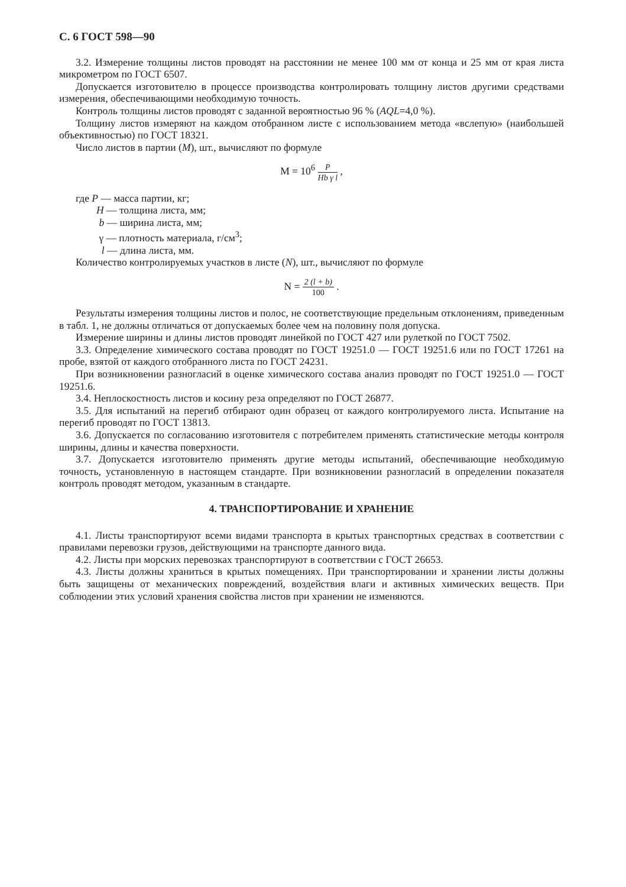С. 6 ГОСТ 598—90
3.2. Измерение толщины листов проводят на расстоянии не менее 100 мм от конца и 25 мм от края листа микрометром по ГОСТ 6507.
Допускается изготовителю в процессе производства контролировать толщину листов другими средствами измерения, обеспечивающими необходимую точность.
Контроль толщины листов проводят с заданной вероятностью 96 % (AQL=4,0 %).
Толщину листов измеряют на каждом отобранном листе с использованием метода «вслепую» (наибольшей объективностью) по ГОСТ 18321.
Число листов в партии (M), шт., вычисляют по формуле
M = 10<sup>6</sup> P Hb γ l ,
где P — масса партии, кг;
H — толщина листа, мм;
b — ширина листа, мм;
γ — плотность материала, г/см<sup>3</sup>;
l — длина листа, мм.
Количество контролируемых участков в листе (N), шт., вычисляют по формуле
N = 2 (l + b) 100 .
Результаты измерения толщины листов и полос, не соответствующие предельным отклонениям, приведенным в табл. 1, не должны отличаться от допускаемых более чем на половину поля допуска.
Измерение ширины и длины листов проводят линейкой по ГОСТ 427 или рулеткой по ГОСТ 7502.
3.3. Определение химического состава проводят по ГОСТ 19251.0 — ГОСТ 19251.6 или по ГОСТ 17261 на пробе, взятой от каждого отобранного листа по ГОСТ 24231.
При возникновении разногласий в оценке химического состава анализ проводят по ГОСТ 19251.0 — ГОСТ 19251.6.
3.4. Неплоскостность листов и косину реза определяют по ГОСТ 26877.
3.5. Для испытаний на перегиб отбирают один образец от каждого контролируемого листа. Испытание на перегиб проводят по ГОСТ 13813.
3.6. Допускается по согласованию изготовителя с потребителем применять статистические методы контроля ширины, длины и качества поверхности.
3.7. Допускается изготовителю применять другие методы испытаний, обеспечивающие необходимую точность, установленную в настоящем стандарте. При возникновении разногласий в определении показателя контроль проводят методом, указанным в стандарте.
4. ТРАНСПОРТИРОВАНИЕ И ХРАНЕНИЕ
4.1. Листы транспортируют всеми видами транспорта в крытых транспортных средствах в соответствии с правилами перевозки грузов, действующими на транспорте данного вида.
4.2. Листы при морских перевозках транспортируют в соответствии с ГОСТ 26653.
4.3. Листы должны храниться в крытых помещениях. При транспортировании и хранении листы должны быть защищены от механических повреждений, воздействия влаги и активных химических веществ. При соблюдении этих условий хранения свойства листов при хранении не изменяются.